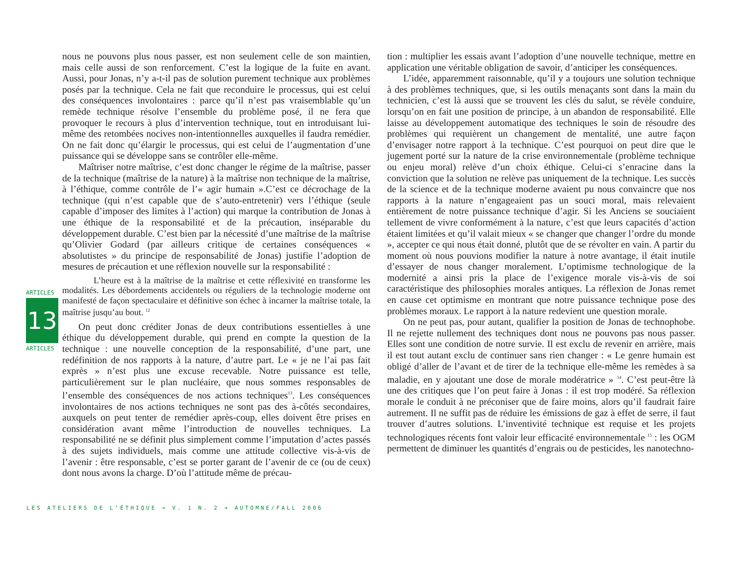ARTICLES
13
ARTICLES
nous ne pouvons plus nous passer, est non seulement celle de son maintien, mais celle aussi de son renforcement. C’est la logique de la fuite en avant. Aussi, pour Jonas, n’y a-t-il pas de solution purement technique aux problèmes posés par la technique. Cela ne fait que reconduire le processus, qui est celui des conséquences involontaires : parce qu’il n’est pas vraisemblable qu’un remède technique résolve l’ensemble du problème posé, il ne fera que provoquer le recours à plus d’intervention technique, tout en introduisant lui-même des retombées nocives non-intentionnelles auxquelles il faudra remédier. On ne fait donc qu’élargir le processus, qui est celui de l’augmentation d’une puissance qui se développe sans se contrôler elle-même.
Maîtriser notre maîtrise, c’est donc changer le régime de la maîtrise, passer de la technique (maîtrise de la nature) à la maîtrise non technique de la maîtrise, à l’éthique, comme contrôle de l’« agir humain ».C’est ce décrochage de la technique (qui n’est capable que de s’auto-entretenir) vers l’éthique (seule capable d’imposer des limites à l’action) qui marque la contribution de Jonas à une éthique de la responsabilité et de la précaution, inséparable du développement durable. C’est bien par la nécessité d’une maîtrise de la maîtrise qu’Olivier Godard (par ailleurs critique de certaines conséquences « absolutistes » du principe de responsabilité de Jonas) justifie l’adoption de mesures de précaution et une réflexion nouvelle sur la responsabilité :
L’heure est à la maîtrise de la maîtrise et cette réflexivité en transforme les modalités. Les débordements accidentels ou réguliers de la technologie moderne ont manifesté de façon spectaculaire et définitive son échec à incarner la maîtrise totale, la maîtrise jusqu’au bout. <sup>12</sup>
On peut donc créditer Jonas de deux contributions essentielles à une éthique du développement durable, qui prend en compte la question de la technique : une nouvelle conception de la responsabilité, d’une part, une redéfinition de nos rapports à la nature, d’autre part. Le « je ne l’ai pas fait exprès » n’est plus une excuse recevable. Notre puissance est telle, particulièrement sur le plan nucléaire, que nous sommes responsables de l’ensemble des conséquences de nos actions techniques<sup>13</sup>. Les conséquences involontaires de nos actions techniques ne sont pas des à-côtés secondaires, auxquels on peut tenter de remédier après-coup, elles doivent être prises en considération avant même l’introduction de nouvelles techniques. La responsabilité ne se définit plus simplement comme l’imputation d’actes passés à des sujets individuels, mais comme une attitude collective vis-à-vis de l’avenir : être responsable, c’est se porter garant de l’avenir de ce (ou de ceux) dont nous avons la charge. D’où l’attitude même de précau-
tion : multiplier les essais avant l’adoption d’une nouvelle technique, mettre en application une véritable obligation de savoir, d’anticiper les conséquences.
L’idée, apparemment raisonnable, qu’il y a toujours une solution technique à des problèmes techniques, que, si les outils menaçants sont dans la main du technicien, c’est là aussi que se trouvent les clés du salut, se révèle conduire, lorsqu’on en fait une position de principe, à un abandon de responsabilité. Elle laisse au développement automatique des techniques le soin de résoudre des problèmes qui requièrent un changement de mentalité, une autre façon d’envisager notre rapport à la technique. C’est pourquoi on peut dire que le jugement porté sur la nature de la crise environnementale (problème technique ou enjeu moral) relève d’un choix éthique. Celui-ci s’enracine dans la conviction que la solution ne relève pas uniquement de la technique. Les succès de la science et de la technique moderne avaient pu nous convaincre que nos rapports à la nature n’engageaient pas un souci moral, mais relevaient entièrement de notre puissance technique d’agir. Si les Anciens se souciaient tellement de vivre conformément à la nature, c’est que leurs capacités d’action étaient limitées et qu’il valait mieux « se changer que changer l’ordre du monde », accepter ce qui nous était donné, plutôt que de se révolter en vain. A partir du moment où nous pouvions modifier la nature à notre avantage, il était inutile d’essayer de nous changer moralement. L’optimisme technologique de la modernité a ainsi pris la place de l’exigence morale vis-à-vis de soi caractéristique des philosophies morales antiques. La réflexion de Jonas remet en cause cet optimisme en montrant que notre puissance technique pose des problèmes moraux. Le rapport à la nature redevient une question morale.
On ne peut pas, pour autant, qualifier la position de Jonas de technophobe. Il ne rejette nullement des techniques dont nous ne pouvons pas nous passer. Elles sont une condition de notre survie. Il est exclu de revenir en arrière, mais il est tout autant exclu de continuer sans rien changer : « Le genre humain est obligé d’aller de l’avant et de tirer de la technique elle-même les remèdes à sa maladie, en y ajoutant une dose de morale modératrice » <sup>14</sup>. C’est peut-être là une des critiques que l’on peut faire à Jonas : il est trop modéré. Sa réflexion morale le conduit à ne préconiser que de faire moins, alors qu’il faudrait faire autrement. Il ne suffit pas de réduire les émissions de gaz à effet de serre, il faut trouver d’autres solutions. L’inventivité technique est requise et les projets technologiques récents font valoir leur efficacité environnementale <sup>15</sup> : les OGM permettent de diminuer les quantités d’engrais ou de pesticides, les nanotechno-
LES ATELIERS DE L’ÉTHIQUE ➔ V. 1 N. 2 ➔ AUTOMNE/FALL 2006